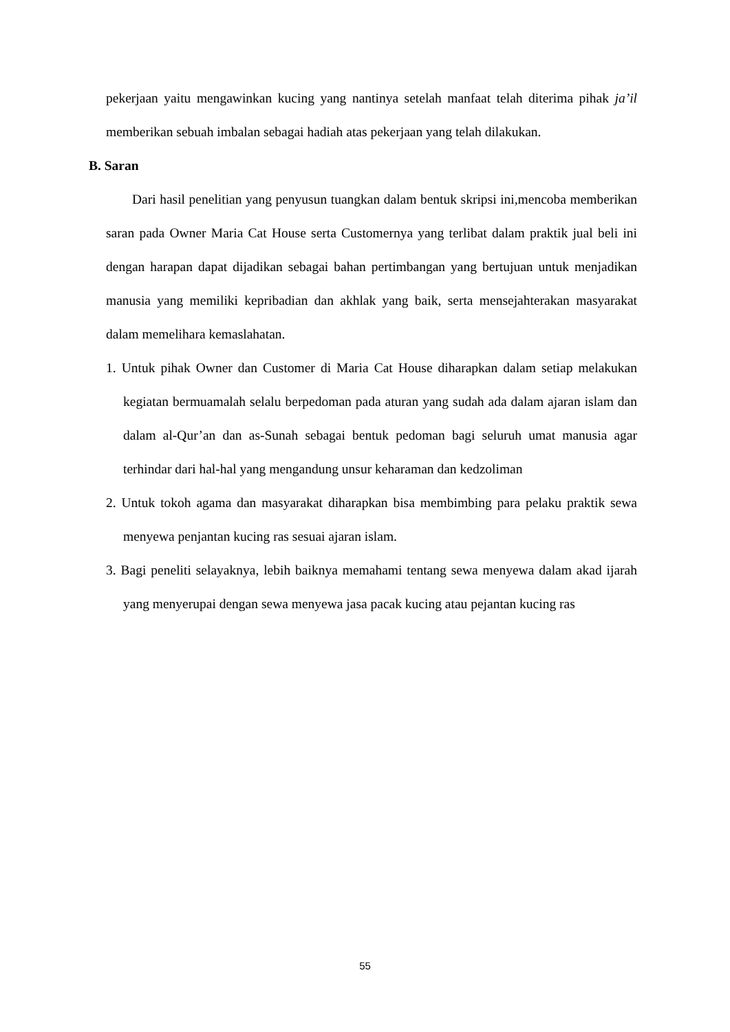pekerjaan yaitu mengawinkan kucing yang nantinya setelah manfaat telah diterima pihak ja’il memberikan sebuah imbalan sebagai hadiah atas pekerjaan yang telah dilakukan.
B. Saran
Dari hasil penelitian yang penyusun tuangkan dalam bentuk skripsi ini,mencoba memberikan saran pada Owner Maria Cat House serta Customernya yang terlibat dalam praktik jual beli ini dengan harapan dapat dijadikan sebagai bahan pertimbangan yang bertujuan untuk menjadikan manusia yang memiliki kepribadian dan akhlak yang baik, serta mensejahterakan masyarakat dalam memelihara kemaslahatan.
1. Untuk pihak Owner dan Customer di Maria Cat House diharapkan dalam setiap melakukan kegiatan bermuamalah selalu berpedoman pada aturan yang sudah ada dalam ajaran islam dan dalam al-Qur’an dan as-Sunah sebagai bentuk pedoman bagi seluruh umat manusia agar terhindar dari hal-hal yang mengandung unsur keharaman dan kedzoliman
2. Untuk tokoh agama dan masyarakat diharapkan bisa membimbing para pelaku praktik sewa menyewa penjantan kucing ras sesuai ajaran islam.
3. Bagi peneliti selayaknya, lebih baiknya memahami tentang sewa menyewa dalam akad ijarah yang menyerupai dengan sewa menyewa jasa pacak kucing atau pejantan kucing ras
55